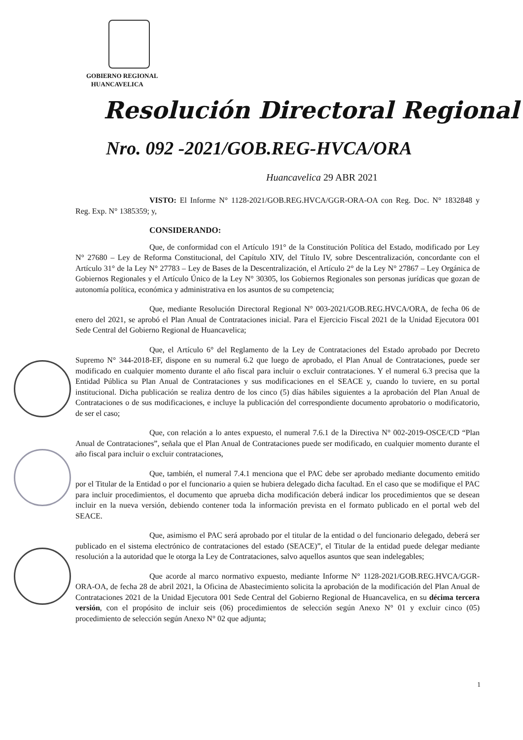GOBIERNO REGIONAL
HUANCAVELICA
Resolución Directoral Regional
Nro. 092 -2021/GOB.REG-HVCA/ORA
Huancavelica 29 ABR 2021
VISTO: El Informe N° 1128-2021/GOB.REG.HVCA/GGR-ORA-OA con Reg. Doc. N° 1832848 y Reg. Exp. N° 1385359; y,
CONSIDERANDO:
Que, de conformidad con el Artículo 191° de la Constitución Política del Estado, modificado por Ley N° 27680 – Ley de Reforma Constitucional, del Capítulo XIV, del Título IV, sobre Descentralización, concordante con el Artículo 31° de la Ley N° 27783 – Ley de Bases de la Descentralización, el Artículo 2° de la Ley N° 27867 – Ley Orgánica de Gobiernos Regionales y el Artículo Único de la Ley N° 30305, los Gobiernos Regionales son personas jurídicas que gozan de autonomía política, económica y administrativa en los asuntos de su competencia;
Que, mediante Resolución Directoral Regional N° 003-2021/GOB.REG.HVCA/ORA, de fecha 06 de enero del 2021, se aprobó el Plan Anual de Contrataciones inicial. Para el Ejercicio Fiscal 2021 de la Unidad Ejecutora 001 Sede Central del Gobierno Regional de Huancavelica;
Que, el Artículo 6° del Reglamento de la Ley de Contrataciones del Estado aprobado por Decreto Supremo N° 344-2018-EF, dispone en su numeral 6.2 que luego de aprobado, el Plan Anual de Contrataciones, puede ser modificado en cualquier momento durante el año fiscal para incluir o excluir contrataciones. Y el numeral 6.3 precisa que la Entidad Pública su Plan Anual de Contrataciones y sus modificaciones en el SEACE y, cuando lo tuviere, en su portal institucional. Dicha publicación se realiza dentro de los cinco (5) días hábiles siguientes a la aprobación del Plan Anual de Contrataciones o de sus modificaciones, e incluye la publicación del correspondiente documento aprobatorio o modificatorio, de ser el caso;
Que, con relación a lo antes expuesto, el numeral 7.6.1 de la Directiva N° 002-2019-OSCE/CD “Plan Anual de Contrataciones”, señala que el Plan Anual de Contrataciones puede ser modificado, en cualquier momento durante el año fiscal para incluir o excluir contrataciones,
Que, también, el numeral 7.4.1 menciona que el PAC debe ser aprobado mediante documento emitido por el Titular de la Entidad o por el funcionario a quien se hubiera delegado dicha facultad. En el caso que se modifique el PAC para incluir procedimientos, el documento que aprueba dicha modificación deberá indicar los procedimientos que se desean incluir en la nueva versión, debiendo contener toda la información prevista en el formato publicado en el portal web del SEACE.
Que, asimismo el PAC será aprobado por el titular de la entidad o del funcionario delegado, deberá ser publicado en el sistema electrónico de contrataciones del estado (SEACE)”, el Titular de la entidad puede delegar mediante resolución a la autoridad que le otorga la Ley de Contrataciones, salvo aquellos asuntos que sean indelegables;
Que acorde al marco normativo expuesto, mediante Informe N° 1128-2021/GOB.REG.HVCA/GGR-ORA-OA, de fecha 28 de abril 2021, la Oficina de Abastecimiento solicita la aprobación de la modificación del Plan Anual de Contrataciones 2021 de la Unidad Ejecutora 001 Sede Central del Gobierno Regional de Huancavelica, en su décima tercera versión, con el propósito de incluir seis (06) procedimientos de selección según Anexo N° 01 y excluir cinco (05) procedimiento de selección según Anexo N° 02 que adjunta;
1